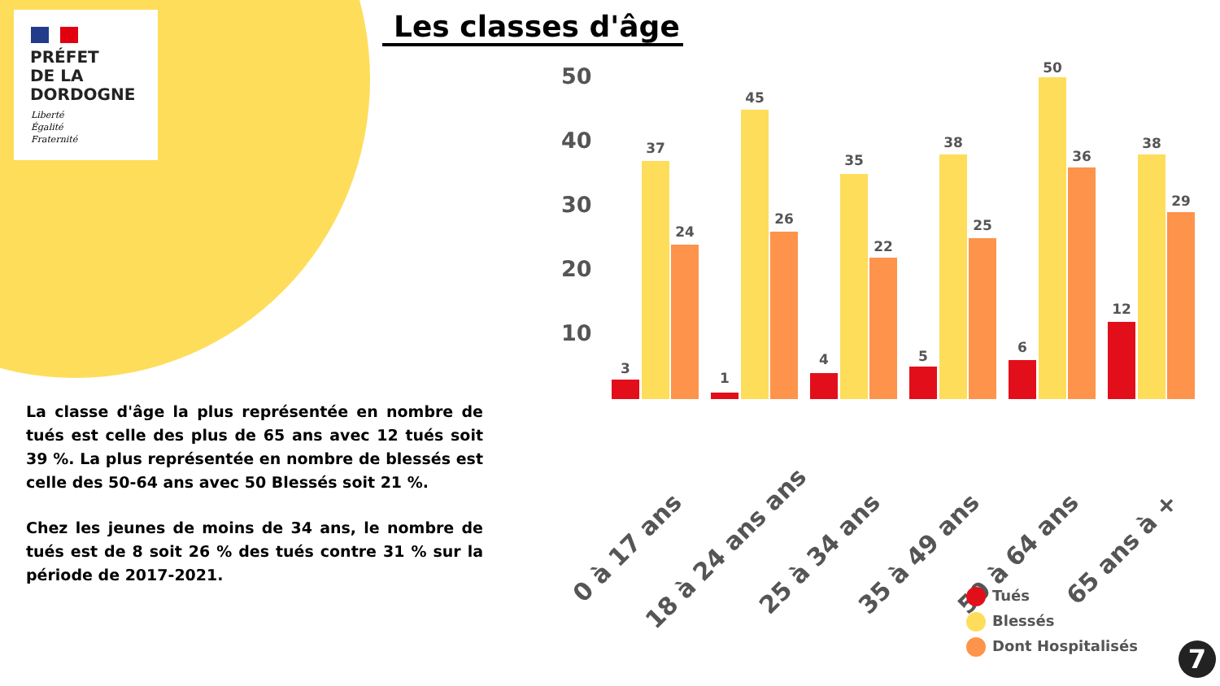PRÉFET
DE LA
DORDOGNE
Liberté
Égalité
Fraternité
Les classes d'âge
50
40
30
20
10
3
37
24
1
45
26
4
35
22
5
38
25
6
50
36
12
38
29
0 à 17 ans 18 à 24 ans ans 25 à 34 ans 35 à 49 ans 50 à 64 ans 65 ans à +
La classe d'âge la plus représentée en nombre de tués est celle des plus de 65 ans avec 12 tués soit 39 %. La plus représentée en nombre de blessés est celle des 50-64 ans avec 50 Blessés soit 21 %.
Chez les jeunes de moins de 34 ans, le nombre de tués est de 8 soit 26 % des tués contre 31 % sur la période de 2017-2021.
Tués
Blessés
Dont Hospitalisés
7